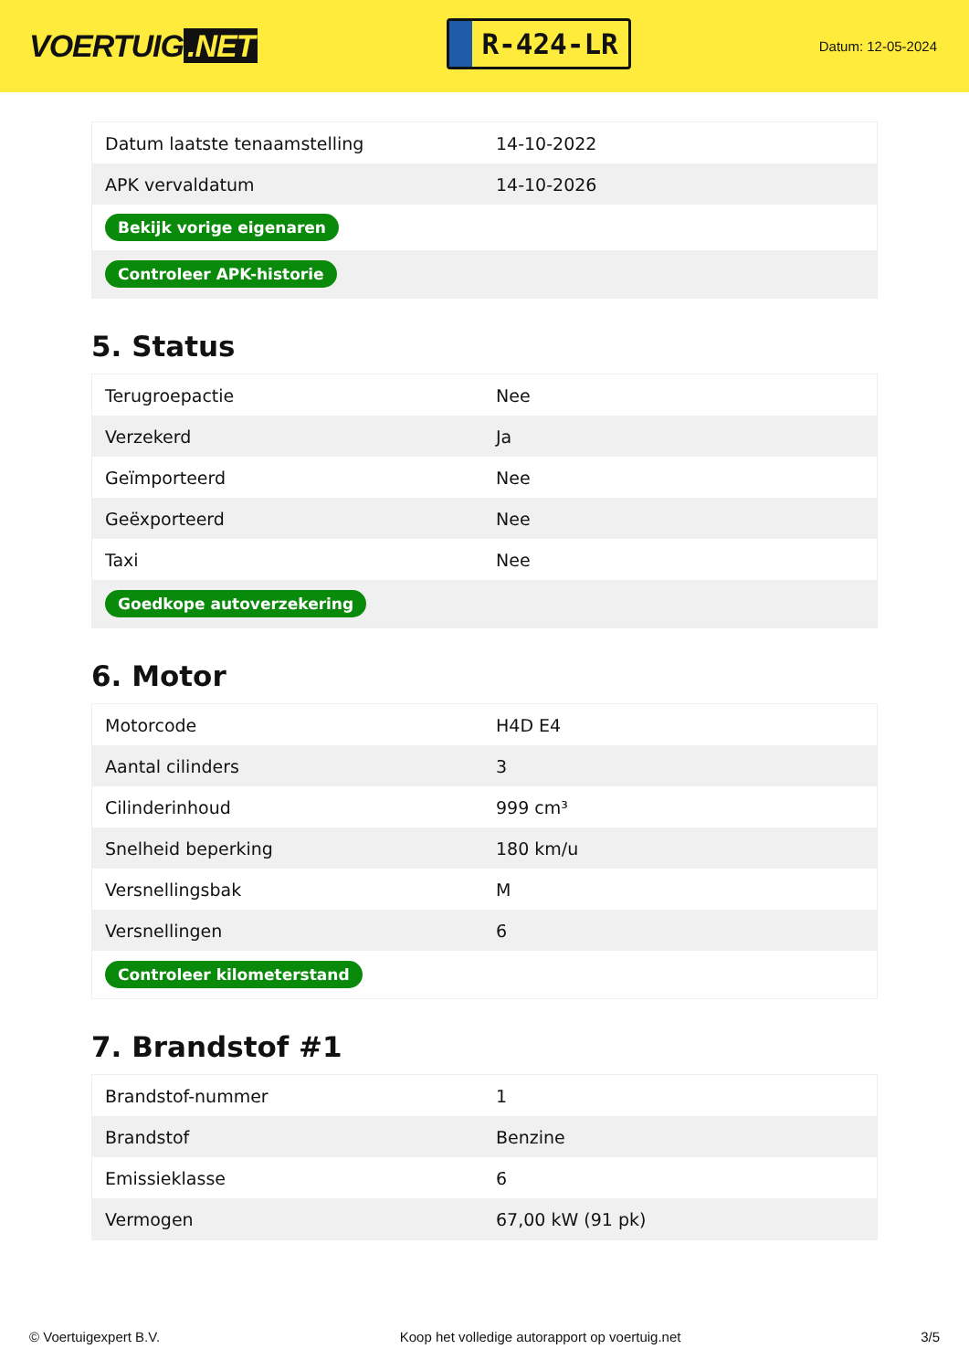VOERTUIG.NET
R-424-LR
Datum: 12-05-2024
| Datum laatste tenaamstelling | 14-10-2022 |
| APK vervaldatum | 14-10-2026 |
| Bekijk vorige eigenaren | |
| Controleer APK-historie | |
5. Status
| Terugroepactie | Nee |
| Verzekerd | Ja |
| Geïmporteerd | Nee |
| Geëxporteerd | Nee |
| Taxi | Nee |
| Goedkope autoverzekering | |
6. Motor
| Motorcode | H4D E4 |
| Aantal cilinders | 3 |
| Cilinderinhoud | 999 cm³ |
| Snelheid beperking | 180 km/u |
| Versnellingsbak | M |
| Versnellingen | 6 |
| Controleer kilometerstand | |
7. Brandstof #1
| Brandstof-nummer | 1 |
| Brandstof | Benzine |
| Emissieklasse | 6 |
| Vermogen | 67,00 kW (91 pk) |
© Voertuigexpert B.V. Koop het volledige autorapport op voertuig.net 3/5